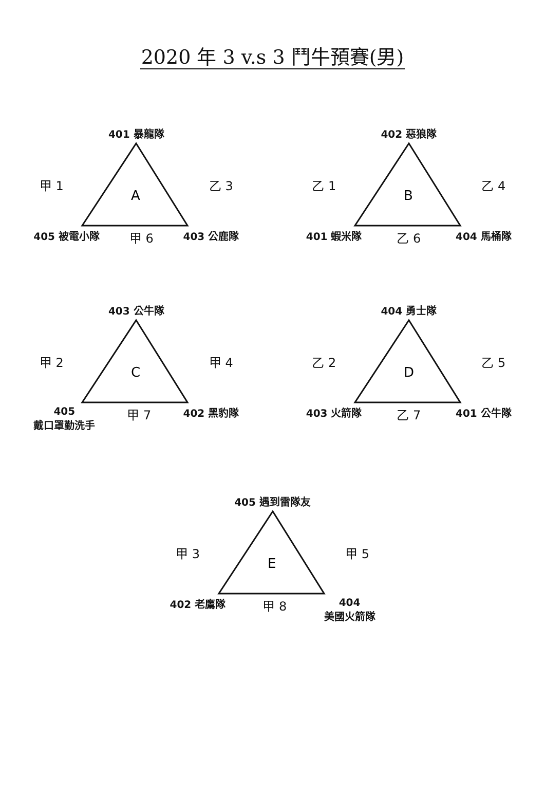2020 年 3 v.s 3 鬥牛預賽(男)
401 暴龍隊
甲 1
A
乙 3
405 被電小隊 甲 6 403 公鹿隊
402 惡狼隊
乙 1
B
乙 4
401 蝦米隊 乙 6 404 馬桶隊
403 公牛隊
甲 2
C
甲 4
405
戴口罩勤洗手 甲 7 402 黑豹隊
404 勇士隊
乙 2
D
乙 5
403 火箭隊 乙 7 401 公牛隊
405 遇到雷隊友
甲 3
E
甲 5
402 老鷹隊 甲 8 404
美國火箭隊